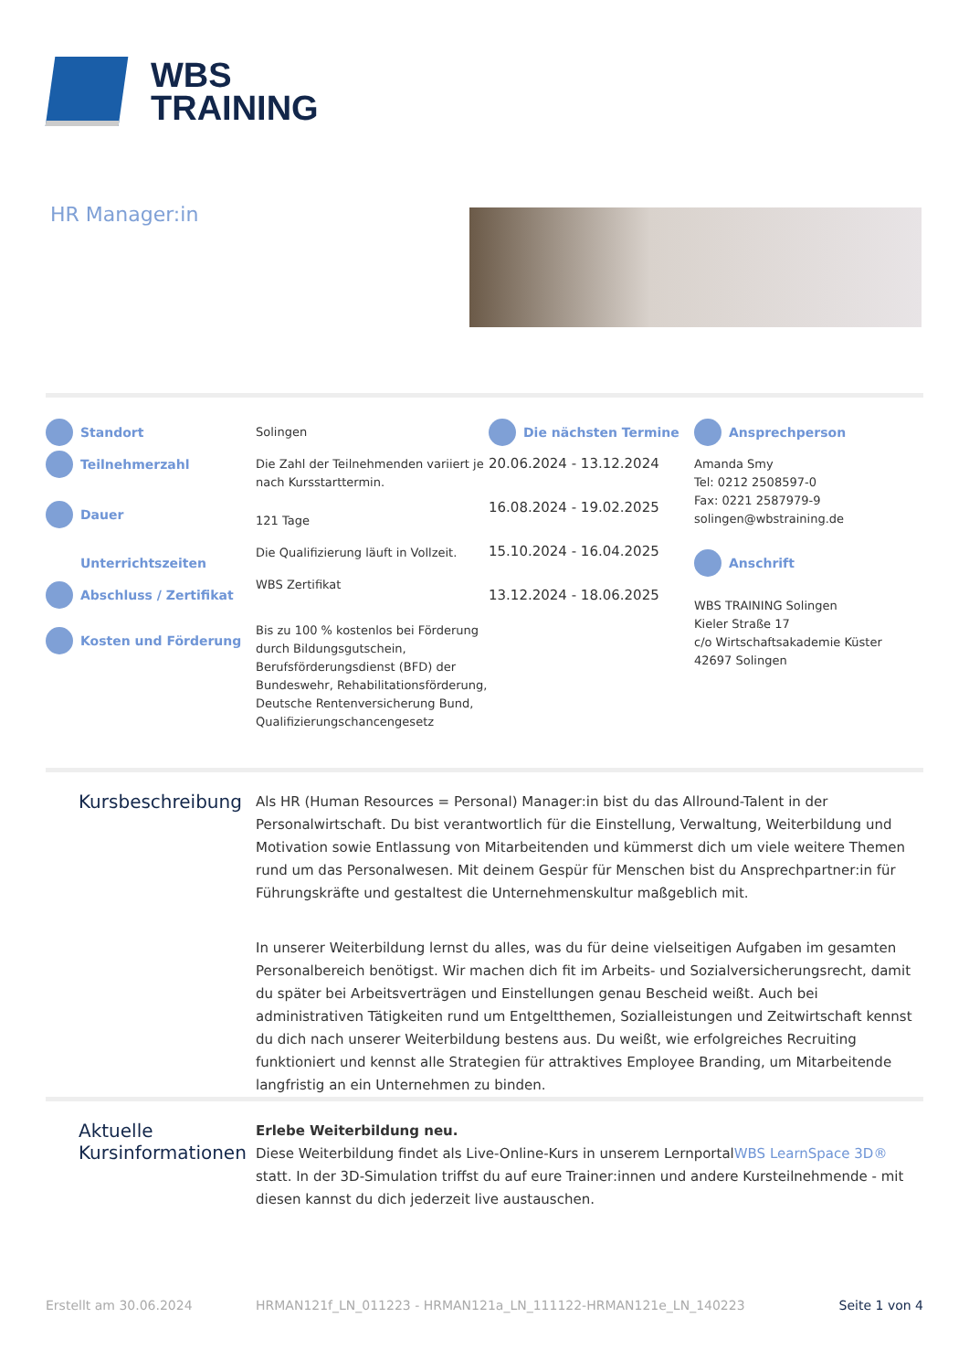WBS
TRAINING
HR Manager:in
Standort
Teilnehmerzahl
Dauer
Unterrichtszeiten
Abschluss / Zertifikat
Kosten und Förderung
Solingen
Die Zahl der Teilnehmenden variiert je nach Kursstarttermin.
121 Tage
Die Qualifizierung läuft in Vollzeit.
WBS Zertifikat
Bis zu 100 % kostenlos bei Förderung durch Bildungsgutschein, Berufsförderungsdienst (BFD) der Bundeswehr, Rehabilitationsförderung, Deutsche Rentenversicherung Bund, Qualifizierungschancengesetz
Die nächsten Termine
20.06.2024 - 13.12.2024
16.08.2024 - 19.02.2025
15.10.2024 - 16.04.2025
13.12.2024 - 18.06.2025
Ansprechperson
Amanda Smy
Tel: 0212 2508597-0
Fax: 0221 2587979-9
solingen@wbstraining.de
Anschrift
WBS TRAINING Solingen
Kieler Straße 17
c/o Wirtschaftsakademie Küster
42697 Solingen
Kursbeschreibung
Als HR (Human Resources = Personal) Manager:in bist du das Allround-Talent in der Personalwirtschaft. Du bist verantwortlich für die Einstellung, Verwaltung, Weiterbildung und Motivation sowie Entlassung von Mitarbeitenden und kümmerst dich um viele weitere Themen rund um das Personalwesen. Mit deinem Gespür für Menschen bist du Ansprechpartner:in für Führungskräfte und gestaltest die Unternehmenskultur maßgeblich mit.
In unserer Weiterbildung lernst du alles, was du für deine vielseitigen Aufgaben im gesamten Personalbereich benötigst. Wir machen dich fit im Arbeits- und Sozialversicherungsrecht, damit du später bei Arbeitsverträgen und Einstellungen genau Bescheid weißt. Auch bei administrativen Tätigkeiten rund um Entgeltthemen, Sozialleistungen und Zeitwirtschaft kennst du dich nach unserer Weiterbildung bestens aus. Du weißt, wie erfolgreiches Recruiting funktioniert und kennst alle Strategien für attraktives Employee Branding, um Mitarbeitende langfristig an ein Unternehmen zu binden.
Aktuelle Kursinformationen
Erlebe Weiterbildung neu.
Diese Weiterbildung findet als Live-Online-Kurs in unserem LernportalWBS LearnSpace 3D® statt. In der 3D-Simulation triffst du auf eure Trainer:innen und andere Kursteilnehmende - mit diesen kannst du dich jederzeit live austauschen.
Erstellt am 30.06.2024 HRMAN121f_LN_011223 - HRMAN121a_LN_111122-HRMAN121e_LN_140223 Seite 1 von 4